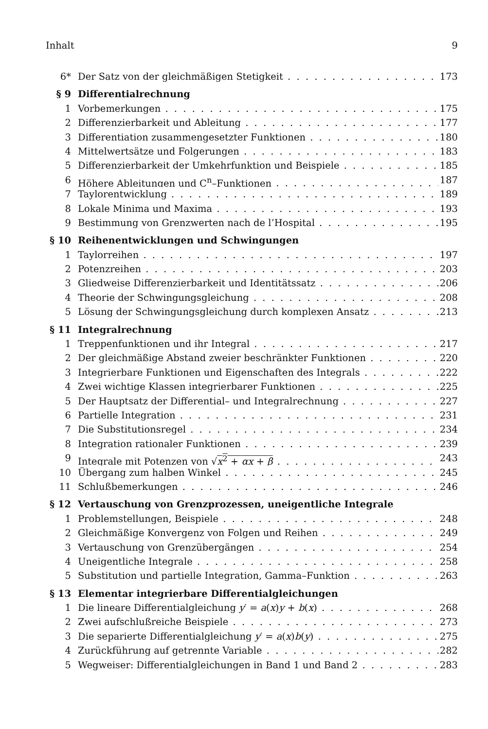Inhalt 9
6* Der Satz von der gleichmäßigen Stetigkeit 173
§ 9 Differentialrechnung
1 Vorbemerkungen 175
2 Differenzierbarkeit und Ableitung 177
3 Differentiation zusammengesetzter Funktionen 180
4 Mittelwertsätze und Folgerungen 183
5 Differenzierbarkeit der Umkehrfunktion und Beispiele 185
6 Höhere Ableitungen und C<sup>n</sup>–Funktionen 187
7 Taylorentwicklung 189
8 Lokale Minima und Maxima 193
9 Bestimmung von Grenzwerten nach de l’Hospital 195
§ 10 Reihenentwicklungen und Schwingungen
1 Taylorreihen 197
2 Potenzreihen 203
3 Gliedweise Differenzierbarkeit und Identitätssatz 206
4 Theorie der Schwingungsgleichung 208
5 Lösung der Schwingungsgleichung durch komplexen Ansatz 213
§ 11 Integralrechnung
1 Treppenfunktionen und ihr Integral 217
2 Der gleichmäßige Abstand zweier beschränkter Funktionen 220
3 Integrierbare Funktionen und Eigenschaften des Integrals 222
4 Zwei wichtige Klassen integrierbarer Funktionen 225
5 Der Hauptsatz der Differential– und Integralrechnung 227
6 Partielle Integration 231
7 Die Substitutionsregel 234
8 Integration rationaler Funktionen 239
9 Integrale mit Potenzen von √x<sup>2</sup> + αx + β 243
10 Übergang zum halben Winkel 245
11 Schlußbemerkungen 246
§ 12 Vertauschung von Grenzprozessen, uneigentliche Integrale
1 Problemstellungen, Beispiele 248
2 Gleichmäßige Konvergenz von Folgen und Reihen 249
3 Vertauschung von Grenzübergängen 254
4 Uneigentliche Integrale 258
5 Substitution und partielle Integration, Gamma–Funktion 263
§ 13 Elementar integrierbare Differentialgleichungen
1 Die lineare Differentialgleichung y′ = a(x)y + b(x) 268
2 Zwei aufschlußreiche Beispiele 273
3 Die separierte Differentialgleichung y′ = a(x)b(y) 275
4 Zurückführung auf getrennte Variable 282
5 Wegweiser: Differentialgleichungen in Band 1 und Band 2 283